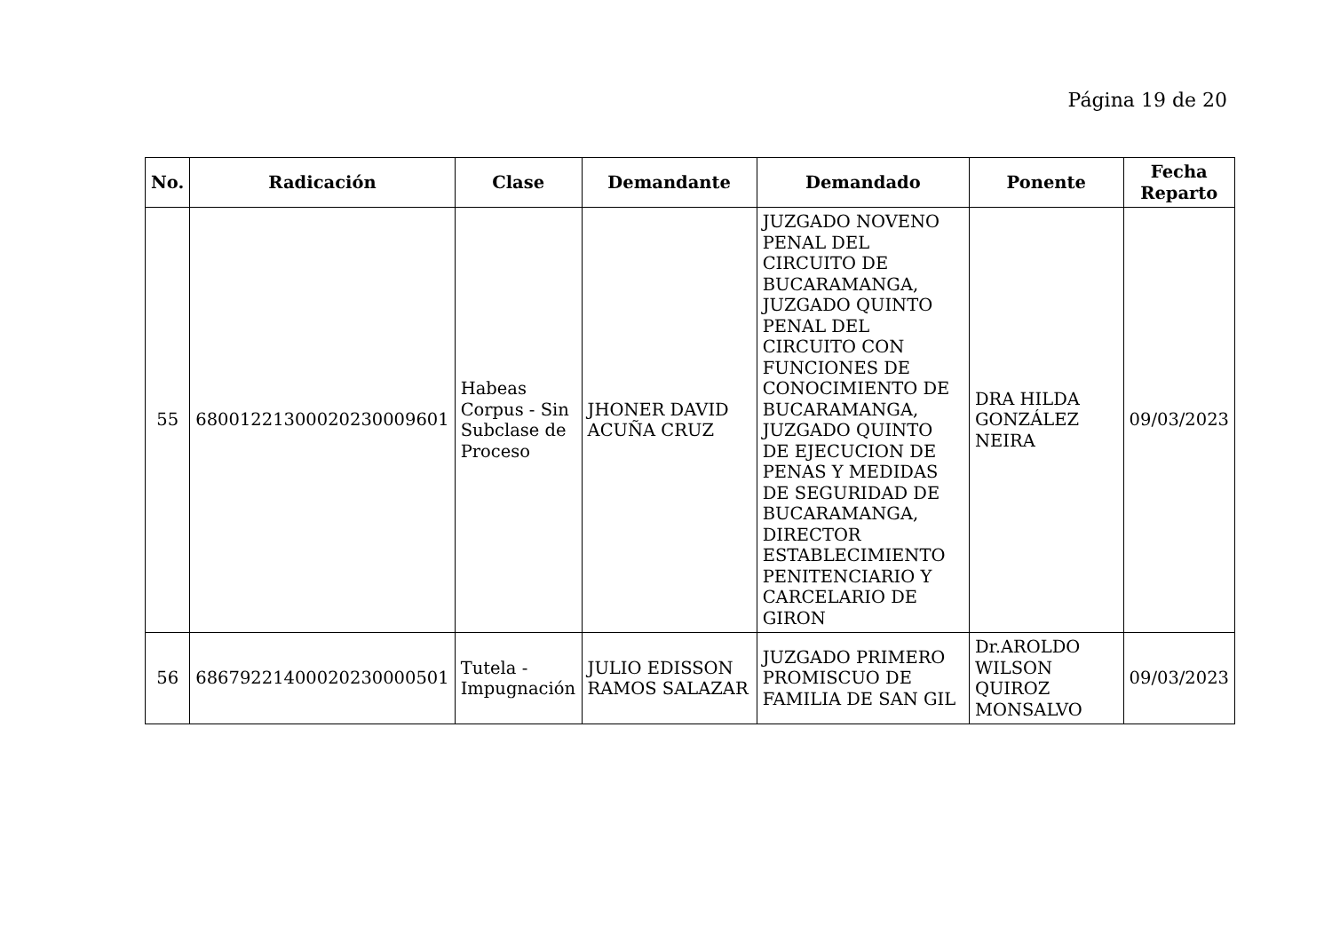Página 19 de 20
| No. | Radicación | Clase | Demandante | Demandado | Ponente | Fecha Reparto |
| --- | --- | --- | --- | --- | --- | --- |
| 55 | 68001221300020230009601 | Habeas Corpus - Sin Subclase de Proceso | JHONER DAVID ACUÑA CRUZ | JUZGADO NOVENO PENAL DEL CIRCUITO DE BUCARAMANGA, JUZGADO QUINTO PENAL DEL CIRCUITO CON FUNCIONES DE CONOCIMIENTO DE BUCARAMANGA, JUZGADO QUINTO DE EJECUCION DE PENAS Y MEDIDAS DE SEGURIDAD DE BUCARAMANGA, DIRECTOR ESTABLECIMIENTO PENITENCIARIO Y CARCELARIO DE GIRON | DRA HILDA GONZÁLEZ NEIRA | 09/03/2023 |
| 56 | 68679221400020230000501 | Tutela - Impugnación | JULIO EDISSON RAMOS SALAZAR | JUZGADO PRIMERO PROMISCUO DE FAMILIA DE SAN GIL | Dr.AROLDO WILSON QUIROZ MONSALVO | 09/03/2023 |